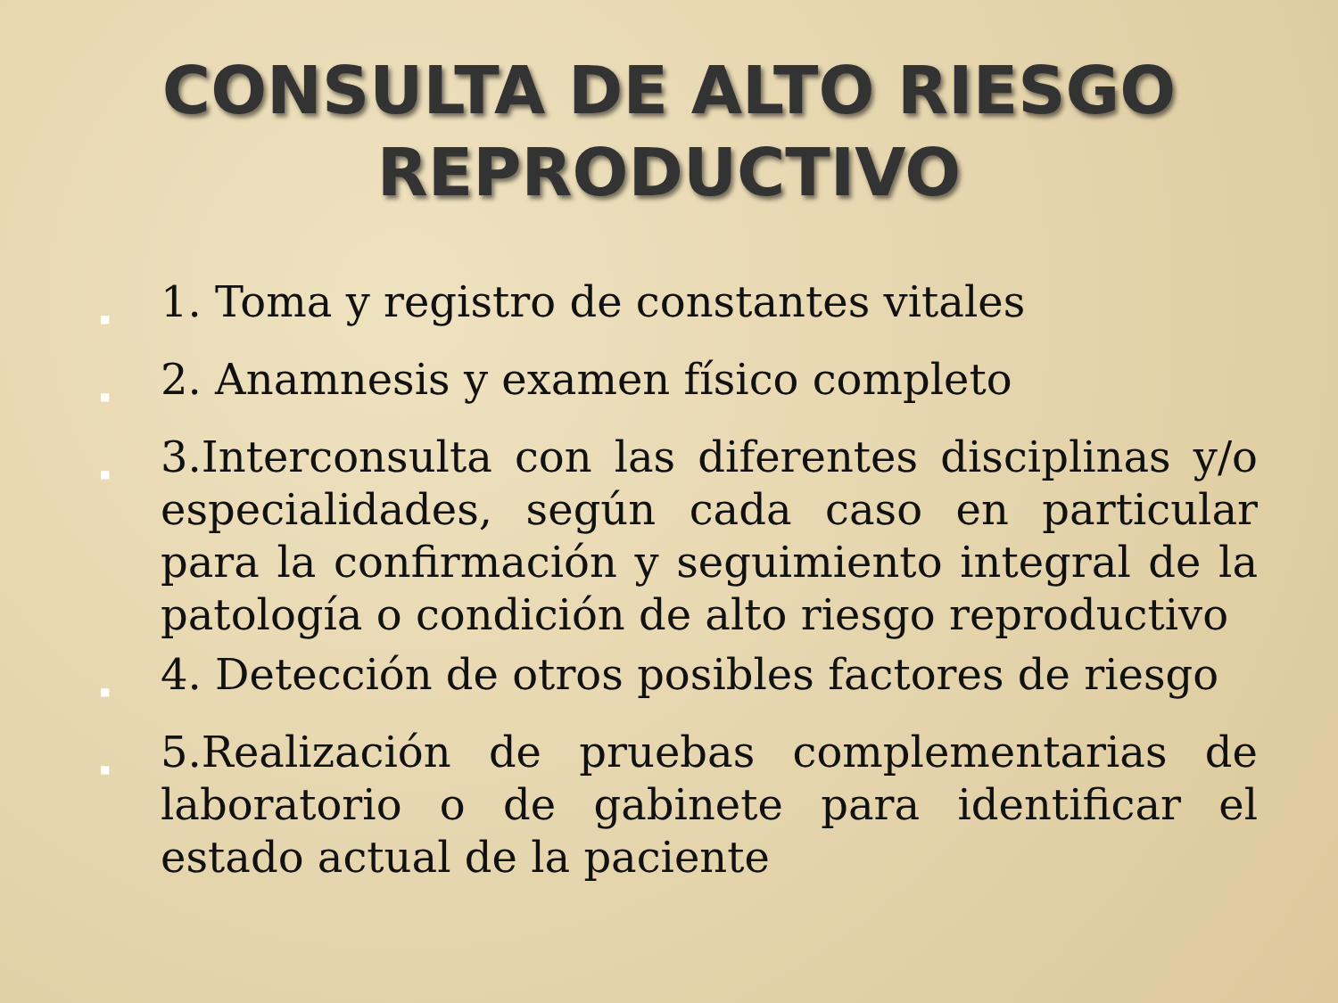CONSULTA DE ALTO RIESGO
REPRODUCTIVO
■ 1. Toma y registro de constantes vitales
■ 2. Anamnesis y examen físico completo
■ 3.Interconsulta con las diferentes disciplinas y/o especialidades, según cada caso en particular para la confirmación y seguimiento integral de la patología o condición de alto riesgo reproductivo
■ 4. Detección de otros posibles factores de riesgo
■ 5.Realización de pruebas complementarias de laboratorio o de gabinete para identificar el estado actual de la paciente